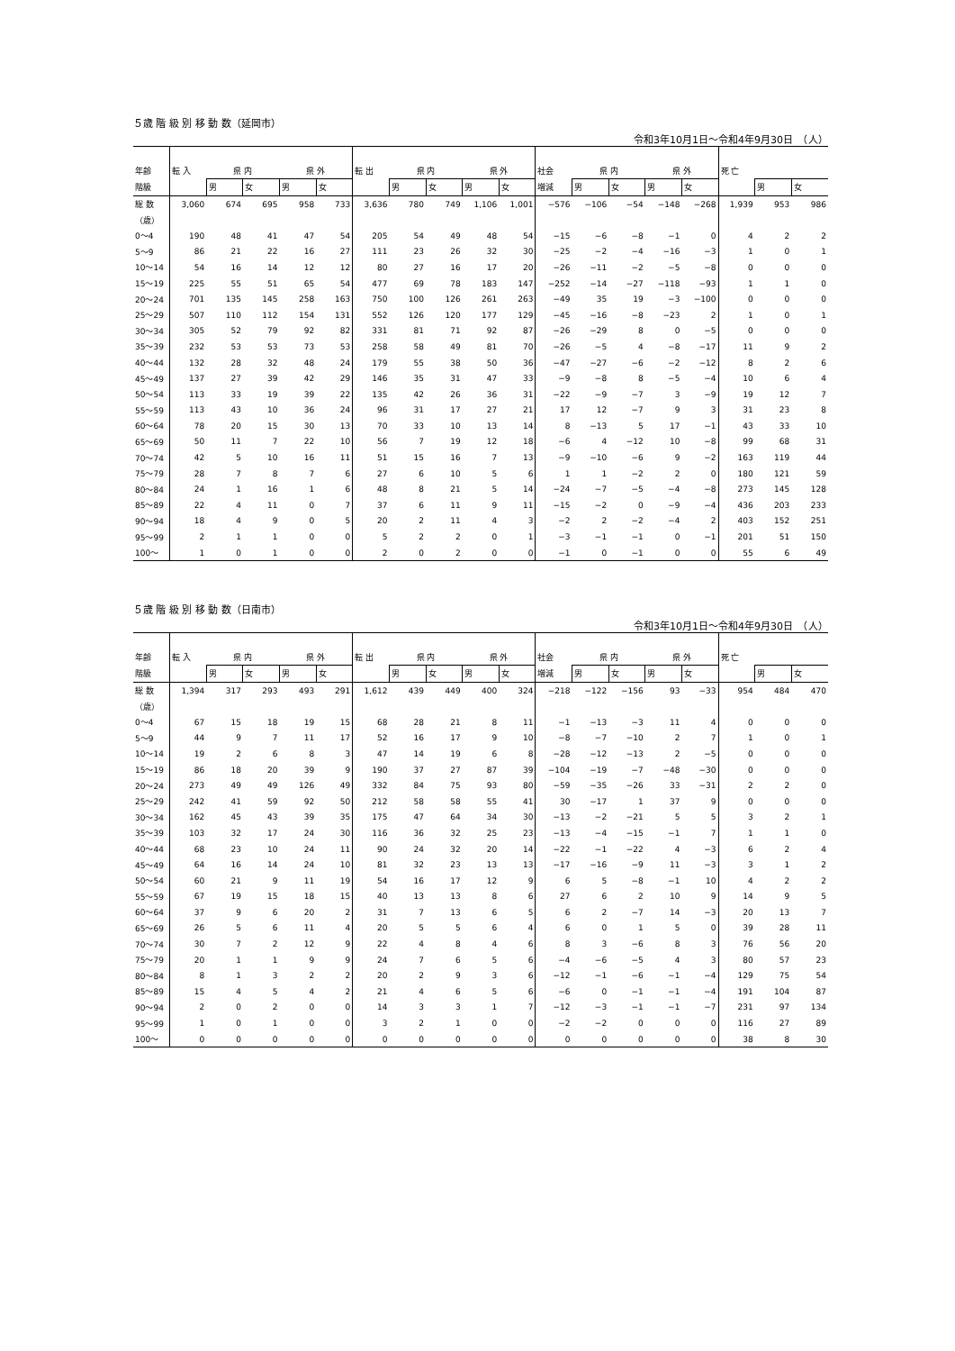５歳 階 級 別 移 動 数（延岡市）
令和3年10月1日～令和4年9月30日　（人）
| 年齢 | 転 入 | 県 内 | | 県 外 | | 転 出 | 県 内 | | 県 外 | | 社会 | 県 内 | | 県 外 | | 死 亡 | | |
| --- | --- | --- | --- | --- | --- | --- | --- | --- | --- | --- | --- | --- | --- | --- | --- | --- | --- | --- |
| 階級 | | 男 | 女 | 男 | 女 | | 男 | 女 | 男 | 女 | 増減 | 男 | 女 | 男 | 女 | | 男 | 女 |
| 総 数 | 3,060 | 674 | 695 | 958 | 733 | 3,636 | 780 | 749 | 1,106 | 1,001 | −576 | −106 | −54 | −148 | −268 | 1,939 | 953 | 986 |
| （歳） | | | | | | | | | | | | | | | | | | |
| 0～4 | 190 | 48 | 41 | 47 | 54 | 205 | 54 | 49 | 48 | 54 | −15 | −6 | −8 | −1 | 0 | 4 | 2 | 2 |
| 5～9 | 86 | 21 | 22 | 16 | 27 | 111 | 23 | 26 | 32 | 30 | −25 | −2 | −4 | −16 | −3 | 1 | 0 | 1 |
| 10～14 | 54 | 16 | 14 | 12 | 12 | 80 | 27 | 16 | 17 | 20 | −26 | −11 | −2 | −5 | −8 | 0 | 0 | 0 |
| 15～19 | 225 | 55 | 51 | 65 | 54 | 477 | 69 | 78 | 183 | 147 | −252 | −14 | −27 | −118 | −93 | 1 | 1 | 0 |
| 20～24 | 701 | 135 | 145 | 258 | 163 | 750 | 100 | 126 | 261 | 263 | −49 | 35 | 19 | −3 | −100 | 0 | 0 | 0 |
| 25～29 | 507 | 110 | 112 | 154 | 131 | 552 | 126 | 120 | 177 | 129 | −45 | −16 | −8 | −23 | 2 | 1 | 0 | 1 |
| 30～34 | 305 | 52 | 79 | 92 | 82 | 331 | 81 | 71 | 92 | 87 | −26 | −29 | 8 | 0 | −5 | 0 | 0 | 0 |
| 35～39 | 232 | 53 | 53 | 73 | 53 | 258 | 58 | 49 | 81 | 70 | −26 | −5 | 4 | −8 | −17 | 11 | 9 | 2 |
| 40～44 | 132 | 28 | 32 | 48 | 24 | 179 | 55 | 38 | 50 | 36 | −47 | −27 | −6 | −2 | −12 | 8 | 2 | 6 |
| 45～49 | 137 | 27 | 39 | 42 | 29 | 146 | 35 | 31 | 47 | 33 | −9 | −8 | 8 | −5 | −4 | 10 | 6 | 4 |
| 50～54 | 113 | 33 | 19 | 39 | 22 | 135 | 42 | 26 | 36 | 31 | −22 | −9 | −7 | 3 | −9 | 19 | 12 | 7 |
| 55～59 | 113 | 43 | 10 | 36 | 24 | 96 | 31 | 17 | 27 | 21 | 17 | 12 | −7 | 9 | 3 | 31 | 23 | 8 |
| 60～64 | 78 | 20 | 15 | 30 | 13 | 70 | 33 | 10 | 13 | 14 | 8 | −13 | 5 | 17 | −1 | 43 | 33 | 10 |
| 65～69 | 50 | 11 | 7 | 22 | 10 | 56 | 7 | 19 | 12 | 18 | −6 | 4 | −12 | 10 | −8 | 99 | 68 | 31 |
| 70～74 | 42 | 5 | 10 | 16 | 11 | 51 | 15 | 16 | 7 | 13 | −9 | −10 | −6 | 9 | −2 | 163 | 119 | 44 |
| 75～79 | 28 | 7 | 8 | 7 | 6 | 27 | 6 | 10 | 5 | 6 | 1 | 1 | −2 | 2 | 0 | 180 | 121 | 59 |
| 80～84 | 24 | 1 | 16 | 1 | 6 | 48 | 8 | 21 | 5 | 14 | −24 | −7 | −5 | −4 | −8 | 273 | 145 | 128 |
| 85～89 | 22 | 4 | 11 | 0 | 7 | 37 | 6 | 11 | 9 | 11 | −15 | −2 | 0 | −9 | −4 | 436 | 203 | 233 |
| 90～94 | 18 | 4 | 9 | 0 | 5 | 20 | 2 | 11 | 4 | 3 | −2 | 2 | −2 | −4 | 2 | 403 | 152 | 251 |
| 95～99 | 2 | 1 | 1 | 0 | 0 | 5 | 2 | 2 | 0 | 1 | −3 | −1 | −1 | 0 | −1 | 201 | 51 | 150 |
| 100～ | 1 | 0 | 1 | 0 | 0 | 2 | 0 | 2 | 0 | 0 | −1 | 0 | −1 | 0 | 0 | 55 | 6 | 49 |
５歳 階 級 別 移 動 数（日南市）
令和3年10月1日～令和4年9月30日　（人）
| 年齢 | 転 入 | 県 内 | | 県 外 | | 転 出 | 県 内 | | 県 外 | | 社会 | 県 内 | | 県 外 | | 死 亡 | | |
| --- | --- | --- | --- | --- | --- | --- | --- | --- | --- | --- | --- | --- | --- | --- | --- | --- | --- | --- |
| 階級 | | 男 | 女 | 男 | 女 | | 男 | 女 | 男 | 女 | 増減 | 男 | 女 | 男 | 女 | | 男 | 女 |
| 総 数 | 1,394 | 317 | 293 | 493 | 291 | 1,612 | 439 | 449 | 400 | 324 | −218 | −122 | −156 | 93 | −33 | 954 | 484 | 470 |
| （歳） | | | | | | | | | | | | | | | | | | |
| 0～4 | 67 | 15 | 18 | 19 | 15 | 68 | 28 | 21 | 8 | 11 | −1 | −13 | −3 | 11 | 4 | 0 | 0 | 0 |
| 5～9 | 44 | 9 | 7 | 11 | 17 | 52 | 16 | 17 | 9 | 10 | −8 | −7 | −10 | 2 | 7 | 1 | 0 | 1 |
| 10～14 | 19 | 2 | 6 | 8 | 3 | 47 | 14 | 19 | 6 | 8 | −28 | −12 | −13 | 2 | −5 | 0 | 0 | 0 |
| 15～19 | 86 | 18 | 20 | 39 | 9 | 190 | 37 | 27 | 87 | 39 | −104 | −19 | −7 | −48 | −30 | 0 | 0 | 0 |
| 20～24 | 273 | 49 | 49 | 126 | 49 | 332 | 84 | 75 | 93 | 80 | −59 | −35 | −26 | 33 | −31 | 2 | 2 | 0 |
| 25～29 | 242 | 41 | 59 | 92 | 50 | 212 | 58 | 58 | 55 | 41 | 30 | −17 | 1 | 37 | 9 | 0 | 0 | 0 |
| 30～34 | 162 | 45 | 43 | 39 | 35 | 175 | 47 | 64 | 34 | 30 | −13 | −2 | −21 | 5 | 5 | 3 | 2 | 1 |
| 35～39 | 103 | 32 | 17 | 24 | 30 | 116 | 36 | 32 | 25 | 23 | −13 | −4 | −15 | −1 | 7 | 1 | 1 | 0 |
| 40～44 | 68 | 23 | 10 | 24 | 11 | 90 | 24 | 32 | 20 | 14 | −22 | −1 | −22 | 4 | −3 | 6 | 2 | 4 |
| 45～49 | 64 | 16 | 14 | 24 | 10 | 81 | 32 | 23 | 13 | 13 | −17 | −16 | −9 | 11 | −3 | 3 | 1 | 2 |
| 50～54 | 60 | 21 | 9 | 11 | 19 | 54 | 16 | 17 | 12 | 9 | 6 | 5 | −8 | −1 | 10 | 4 | 2 | 2 |
| 55～59 | 67 | 19 | 15 | 18 | 15 | 40 | 13 | 13 | 8 | 6 | 27 | 6 | 2 | 10 | 9 | 14 | 9 | 5 |
| 60～64 | 37 | 9 | 6 | 20 | 2 | 31 | 7 | 13 | 6 | 5 | 6 | 2 | −7 | 14 | −3 | 20 | 13 | 7 |
| 65～69 | 26 | 5 | 6 | 11 | 4 | 20 | 5 | 5 | 6 | 4 | 6 | 0 | 1 | 5 | 0 | 39 | 28 | 11 |
| 70～74 | 30 | 7 | 2 | 12 | 9 | 22 | 4 | 8 | 4 | 6 | 8 | 3 | −6 | 8 | 3 | 76 | 56 | 20 |
| 75～79 | 20 | 1 | 1 | 9 | 9 | 24 | 7 | 6 | 5 | 6 | −4 | −6 | −5 | 4 | 3 | 80 | 57 | 23 |
| 80～84 | 8 | 1 | 3 | 2 | 2 | 20 | 2 | 9 | 3 | 6 | −12 | −1 | −6 | −1 | −4 | 129 | 75 | 54 |
| 85～89 | 15 | 4 | 5 | 4 | 2 | 21 | 4 | 6 | 5 | 6 | −6 | 0 | −1 | −1 | −4 | 191 | 104 | 87 |
| 90～94 | 2 | 0 | 2 | 0 | 0 | 14 | 3 | 3 | 1 | 7 | −12 | −3 | −1 | −1 | −7 | 231 | 97 | 134 |
| 95～99 | 1 | 0 | 1 | 0 | 0 | 3 | 2 | 1 | 0 | 0 | −2 | −2 | 0 | 0 | 0 | 116 | 27 | 89 |
| 100～ | 0 | 0 | 0 | 0 | 0 | 0 | 0 | 0 | 0 | 0 | 0 | 0 | 0 | 0 | 0 | 38 | 8 | 30 |